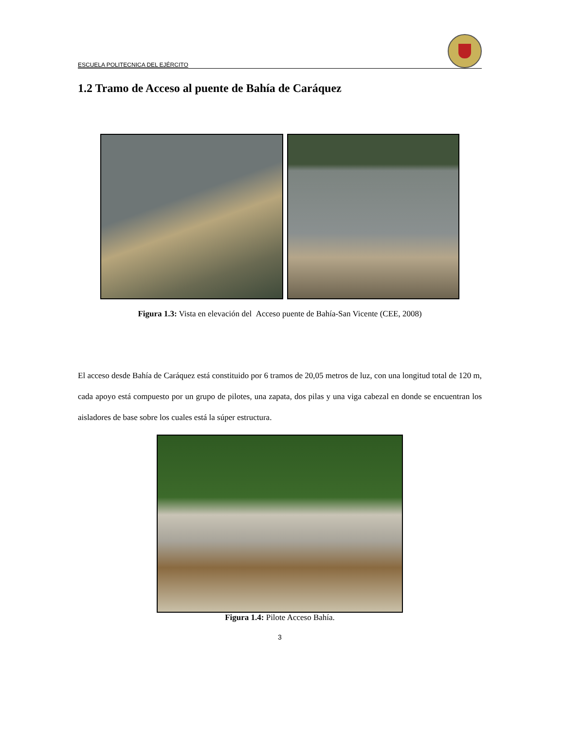ESCUELA POLITECNICA DEL EJÉRCITO
1.2 Tramo de Acceso al puente de Bahía de Caráquez
Figura 1.3: Vista en elevación del Acceso puente de Bahía-San Vicente (CEE, 2008)
El acceso desde Bahía de Caráquez está constituido por 6 tramos de 20,05 metros de luz, con una longitud total de 120 m, cada apoyo está compuesto por un grupo de pilotes, una zapata, dos pilas y una viga cabezal en donde se encuentran los aisladores de base sobre los cuales está la súper estructura.
Figura 1.4: Pilote Acceso Bahía.
3